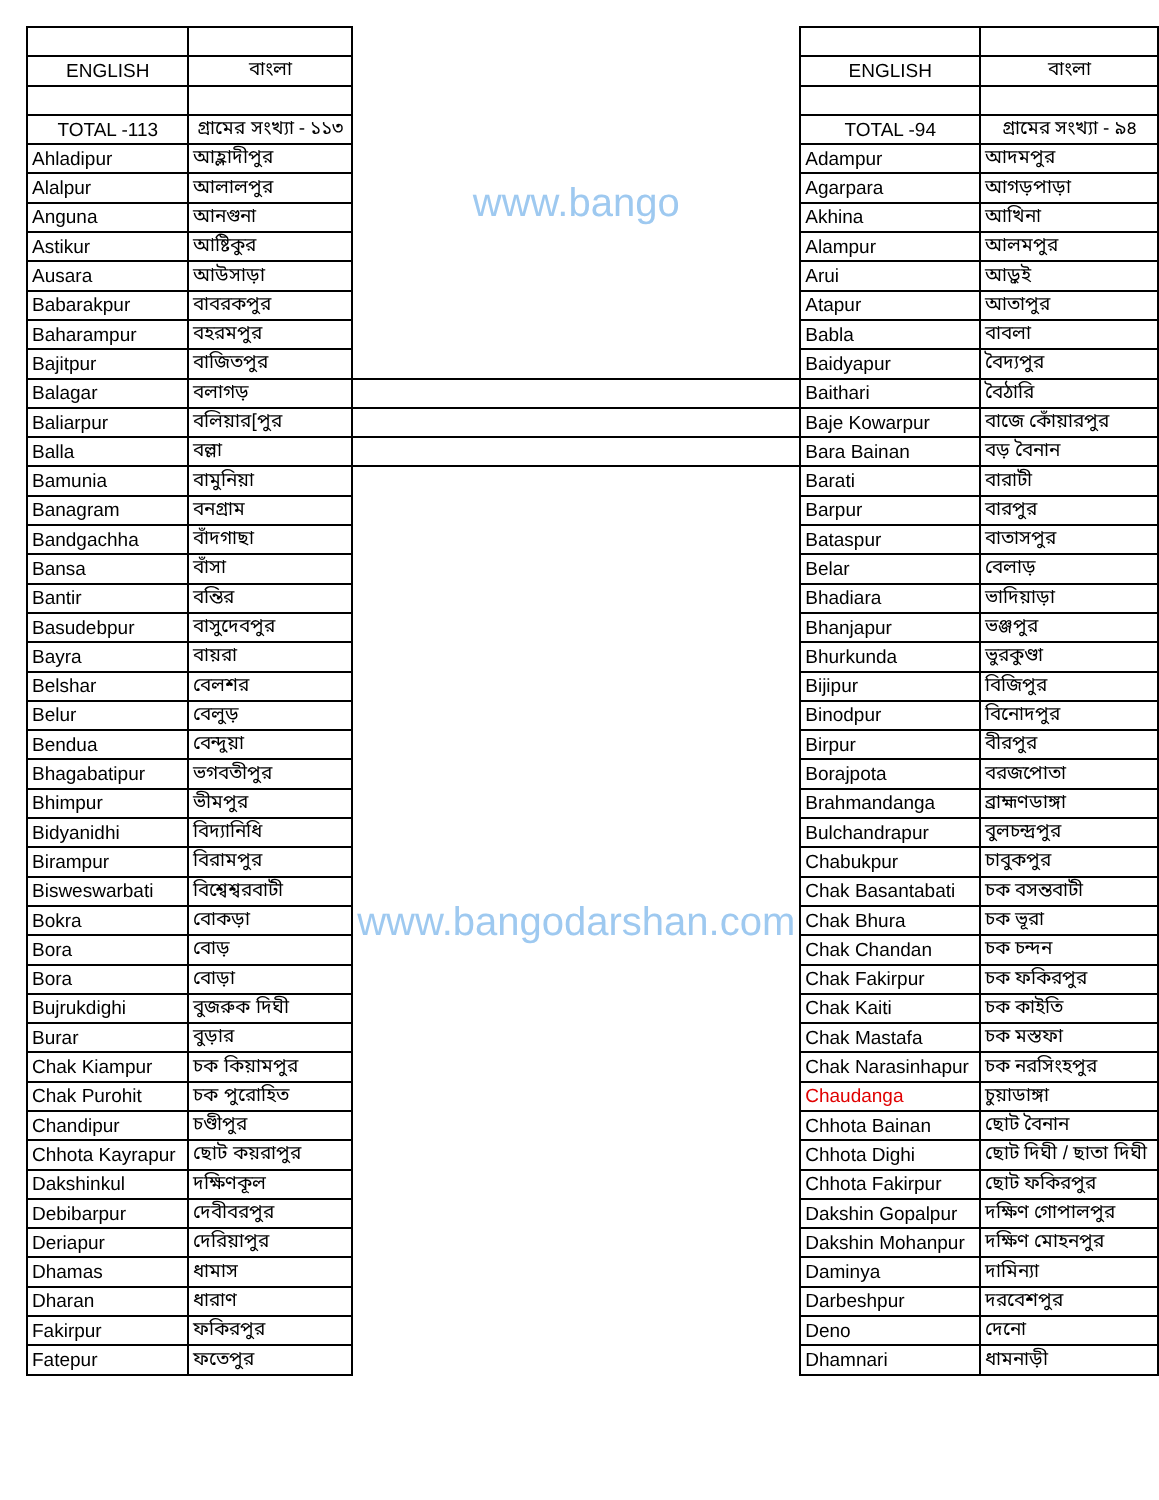| | | www.bango | | |
| ENGLISH | বাংলা | | ENGLISH | বাংলা |
| TOTAL -113 | গ্রামের সংখ্যা - ১১৩ | | TOTAL -94 | গ্রামের সংখ্যা - ৯৪ |
| Ahladipur | আহ্লাদীপুর | | Adampur | আদমপুর |
| Alalpur | আলালপুর | | Agarpara | আগড়পাড়া |
| Anguna | আনগুনা | | Akhina | আখিনা |
| Astikur | আষ্টিকুর | | Alampur | আলমপুর |
| Ausara | আউসাড়া | | Arui | আড়ুই |
| Babarakpur | বাবরকপুর | | Atapur | আতাপুর |
| Baharampur | বহরমপুর | | Babla | বাবলা |
| Bajitpur | বাজিতপুর | | Baidyapur | বৈদ্যপুর |
| Balagar | বলাগড় | | Baithari | বৈঠারি |
| Baliarpur | বলিয়ার[পুর | | Baje Kowarpur | বাজে কোঁয়ারপুর |
| Balla | বল্লা | | Bara Bainan | বড় বৈনান |
| Bamunia | বামুনিয়া | www.bangodarshan.com | Barati | বারাটী |
| Banagram | বনগ্রাম | | Barpur | বারপুর |
| Bandgachha | বাঁদগাছা | | Bataspur | বাতাসপুর |
| Bansa | বাঁসা | | Belar | বেলাড় |
| Bantir | বন্তির | | Bhadiara | ভাদিয়াড়া |
| Basudebpur | বাসুদেবপুর | | Bhanjapur | ভঞ্জপুর |
| Bayra | বায়রা | | Bhurkunda | ভুরকুণ্ডা |
| Belshar | বেলশর | | Bijipur | বিজিপুর |
| Belur | বেলুড় | | Binodpur | বিনোদপুর |
| Bendua | বেন্দুয়া | | Birpur | বীরপুর |
| Bhagabatipur | ভগবতীপুর | | Borajpota | বরজপোতা |
| Bhimpur | ভীমপুর | | Brahmandanga | ব্রাহ্মণডাঙ্গা |
| Bidyanidhi | বিদ্যানিধি | | Bulchandrapur | বুলচন্দ্রপুর |
| Birampur | বিরামপুর | | Chabukpur | চাবুকপুর |
| Bisweswarbati | বিশ্বেশ্বরবাটী | | Chak Basantabati | চক বসন্তবাটী |
| Bokra | বোকড়া | | Chak Bhura | চক ভূরা |
| Bora | বোড় | | Chak Chandan | চক চন্দন |
| Bora | বোড়া | | Chak Fakirpur | চক ফকিরপুর |
| Bujrukdighi | বুজরুক দিঘী | | Chak Kaiti | চক কাইতি |
| Burar | বুড়ার | | Chak Mastafa | চক মস্তফা |
| Chak Kiampur | চক কিয়ামপুর | | Chak Narasinhapur | চক নরসিংহপুর |
| Chak Purohit | চক পুরোহিত | | Chaudanga | চুয়াডাঙ্গা |
| Chandipur | চণ্ডীপুর | | Chhota Bainan | ছোট বৈনান |
| Chhota Kayrapur | ছোট কয়রাপুর | | Chhota Dighi | ছোট দিঘী / ছাতা দিঘী |
| Dakshinkul | দক্ষিণকূল | | Chhota Fakirpur | ছোট ফকিরপুর |
| Debibarpur | দেবীবরপুর | | Dakshin Gopalpur | দক্ষিণ গোপালপুর |
| Deriapur | দেরিয়াপুর | | Dakshin Mohanpur | দক্ষিণ মোহনপুর |
| Dhamas | ধামাস | | Daminya | দামিন্যা |
| Dharan | ধারাণ | | Darbeshpur | দরবেশপুর |
| Fakirpur | ফকিরপুর | | Deno | দেনো |
| Fatepur | ফতেপুর | | Dhamnari | ধামনাড়ী |